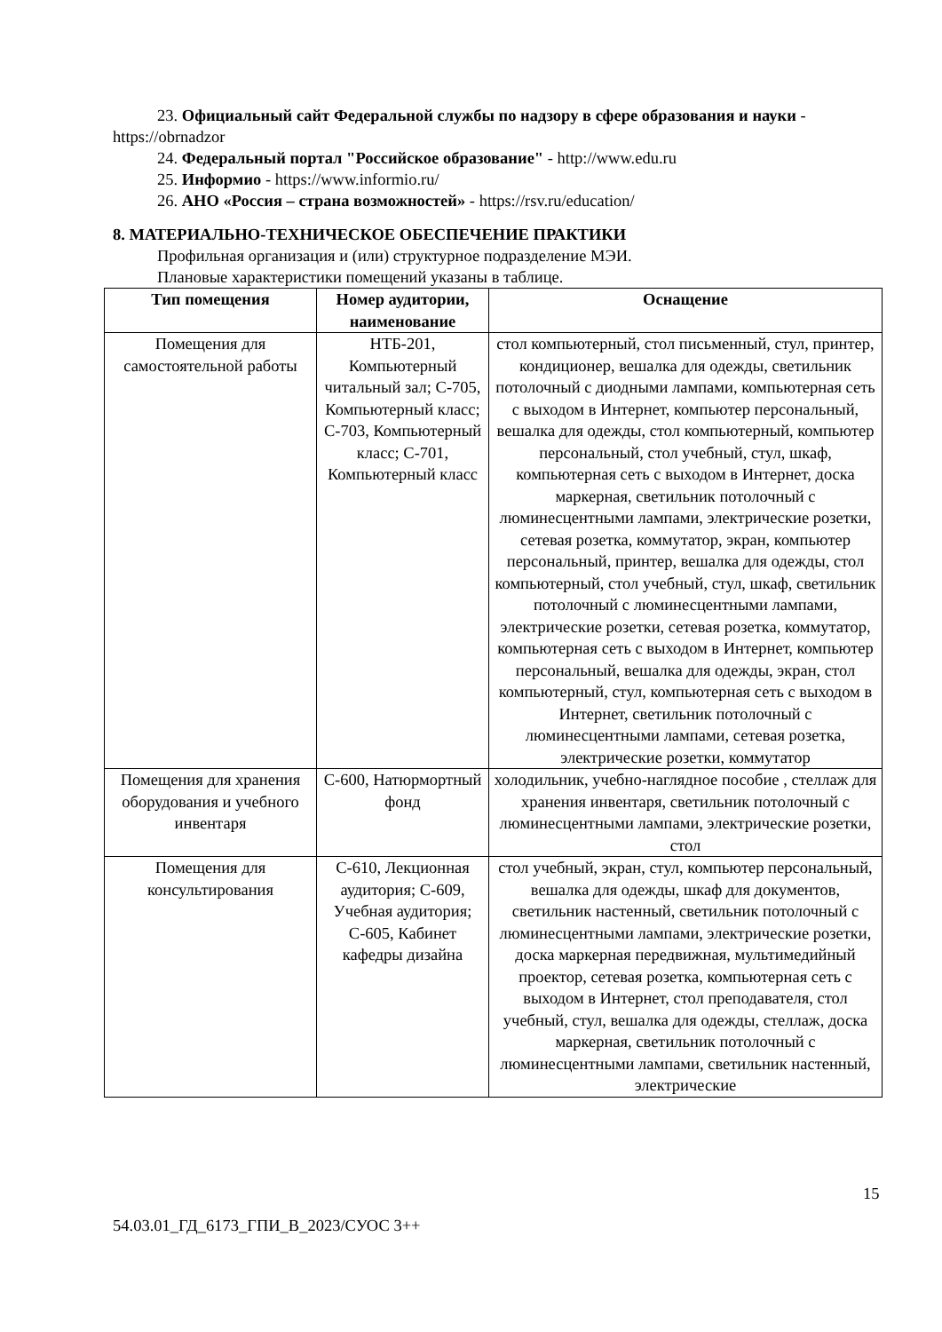23. Официальный сайт Федеральной службы по надзору в сфере образования и науки - https://obrnadzor
24. Федеральный портал "Российское образование" - http://www.edu.ru
25. Информио - https://www.informio.ru/
26. АНО «Россия – страна возможностей» - https://rsv.ru/education/
8. МАТЕРИАЛЬНО-ТЕХНИЧЕСКОЕ ОБЕСПЕЧЕНИЕ ПРАКТИКИ
Профильная организация и (или) структурное подразделение МЭИ.
Плановые характеристики помещений указаны в таблице.
| Тип помещения | Номер аудитории, наименование | Оснащение |
| --- | --- | --- |
| Помещения для самостоятельной работы | НТБ-201, Компьютерный читальный зал; С-705, Компьютерный класс; С-703, Компьютерный класс; С-701, Компьютерный класс | стол компьютерный, стол письменный, стул, принтер, кондиционер, вешалка для одежды, светильник потолочный с диодными лампами, компьютерная сеть с выходом в Интернет, компьютер персональный, вешалка для одежды, стол компьютерный, компьютер персональный, стол учебный, стул, шкаф, компьютерная сеть с выходом в Интернет, доска маркерная, светильник потолочный с люминесцентными лампами, электрические розетки, сетевая розетка, коммутатор, экран, компьютер персональный, принтер, вешалка для одежды, стол компьютерный, стол учебный, стул, шкаф, светильник потолочный с люминесцентными лампами, электрические розетки, сетевая розетка, коммутатор, компьютерная сеть с выходом в Интернет, компьютер персональный, вешалка для одежды, экран, стол компьютерный, стул, компьютерная сеть с выходом в Интернет, светильник потолочный с люминесцентными лампами, сетевая розетка, электрические розетки, коммутатор |
| Помещения для хранения оборудования и учебного инвентаря | С-600, Натюрмортный фонд | холодильник, учебно-наглядное пособие , стеллаж для хранения инвентаря, светильник потолочный с люминесцентными лампами, электрические розетки, стол |
| Помещения для консультирования | С-610, Лекционная аудитория; С-609, Учебная аудитория; С-605, Кабинет кафедры дизайна | стол учебный, экран, стул, компьютер персональный, вешалка для одежды, шкаф для документов, светильник настенный, светильник потолочный с люминесцентными лампами, электрические розетки, доска маркерная передвижная, мультимедийный проектор, сетевая розетка, компьютерная сеть с выходом в Интернет, стол преподавателя, стол учебный, стул, вешалка для одежды, стеллаж, доска маркерная, светильник потолочный с люминесцентными лампами, светильник настенный, электрические |
15
54.03.01_ГД_6173_ГПИ_В_2023/СУОС 3++